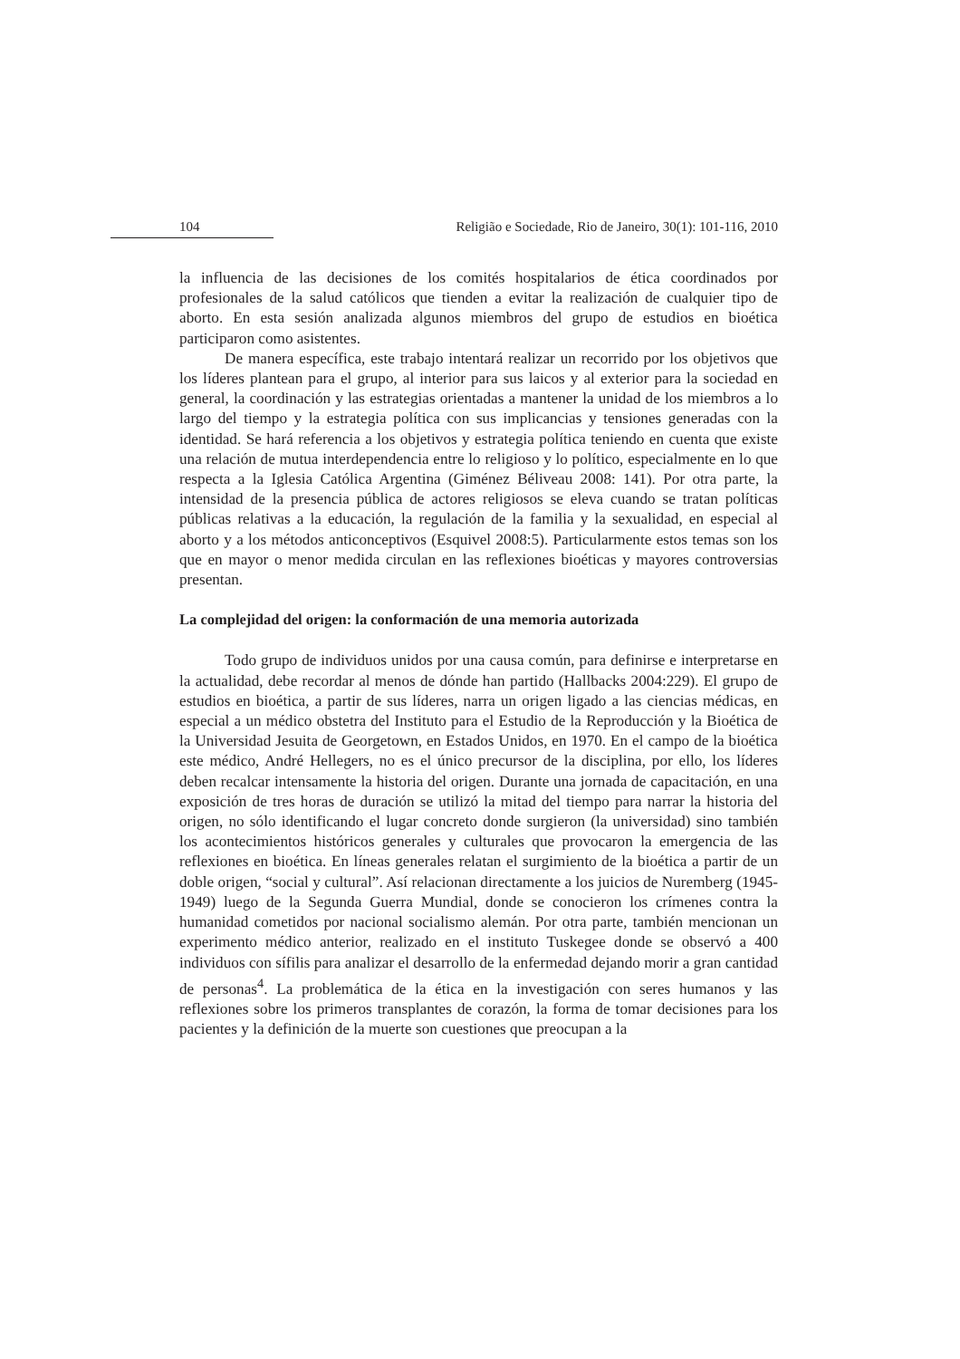104 Religião e Sociedade, Rio de Janeiro, 30(1): 101-116, 2010
la influencia de las decisiones de los comités hospitalarios de ética coordinados por profesionales de la salud católicos que tienden a evitar la realización de cualquier tipo de aborto. En esta sesión analizada algunos miembros del grupo de estudios en bioética participaron como asistentes.
De manera específica, este trabajo intentará realizar un recorrido por los objetivos que los líderes plantean para el grupo, al interior para sus laicos y al exterior para la sociedad en general, la coordinación y las estrategias orientadas a mantener la unidad de los miembros a lo largo del tiempo y la estrategia política con sus implicancias y tensiones generadas con la identidad. Se hará referencia a los objetivos y estrategia política teniendo en cuenta que existe una relación de mutua interdependencia entre lo religioso y lo político, especialmente en lo que respecta a la Iglesia Católica Argentina (Giménez Béliveau 2008: 141). Por otra parte, la intensidad de la presencia pública de actores religiosos se eleva cuando se tratan políticas públicas relativas a la educación, la regulación de la familia y la sexualidad, en especial al aborto y a los métodos anticonceptivos (Esquivel 2008:5). Particularmente estos temas son los que en mayor o menor medida circulan en las reflexiones bioéticas y mayores controversias presentan.
La complejidad del origen: la conformación de una memoria autorizada
Todo grupo de individuos unidos por una causa común, para definirse e interpretarse en la actualidad, debe recordar al menos de dónde han partido (Hallbacks 2004:229). El grupo de estudios en bioética, a partir de sus líderes, narra un origen ligado a las ciencias médicas, en especial a un médico obstetra del Instituto para el Estudio de la Reproducción y la Bioética de la Universidad Jesuita de Georgetown, en Estados Unidos, en 1970. En el campo de la bioética este médico, André Hellegers, no es el único precursor de la disciplina, por ello, los líderes deben recalcar intensamente la historia del origen. Durante una jornada de capacitación, en una exposición de tres horas de duración se utilizó la mitad del tiempo para narrar la historia del origen, no sólo identificando el lugar concreto donde surgieron (la universidad) sino también los acontecimientos históricos generales y culturales que provocaron la emergencia de las reflexiones en bioética. En líneas generales relatan el surgimiento de la bioética a partir de un doble origen, “social y cultural”. Así relacionan directamente a los juicios de Nuremberg (1945-1949) luego de la Segunda Guerra Mundial, donde se conocieron los crímenes contra la humanidad cometidos por nacional socialismo alemán. Por otra parte, también mencionan un experimento médico anterior, realizado en el instituto Tuskegee donde se observó a 400 individuos con sífilis para analizar el desarrollo de la enfermedad dejando morir a gran cantidad de personas<sup>4</sup>. La problemática de la ética en la investigación con seres humanos y las reflexiones sobre los primeros transplantes de corazón, la forma de tomar decisiones para los pacientes y la definición de la muerte son cuestiones que preocupan a la